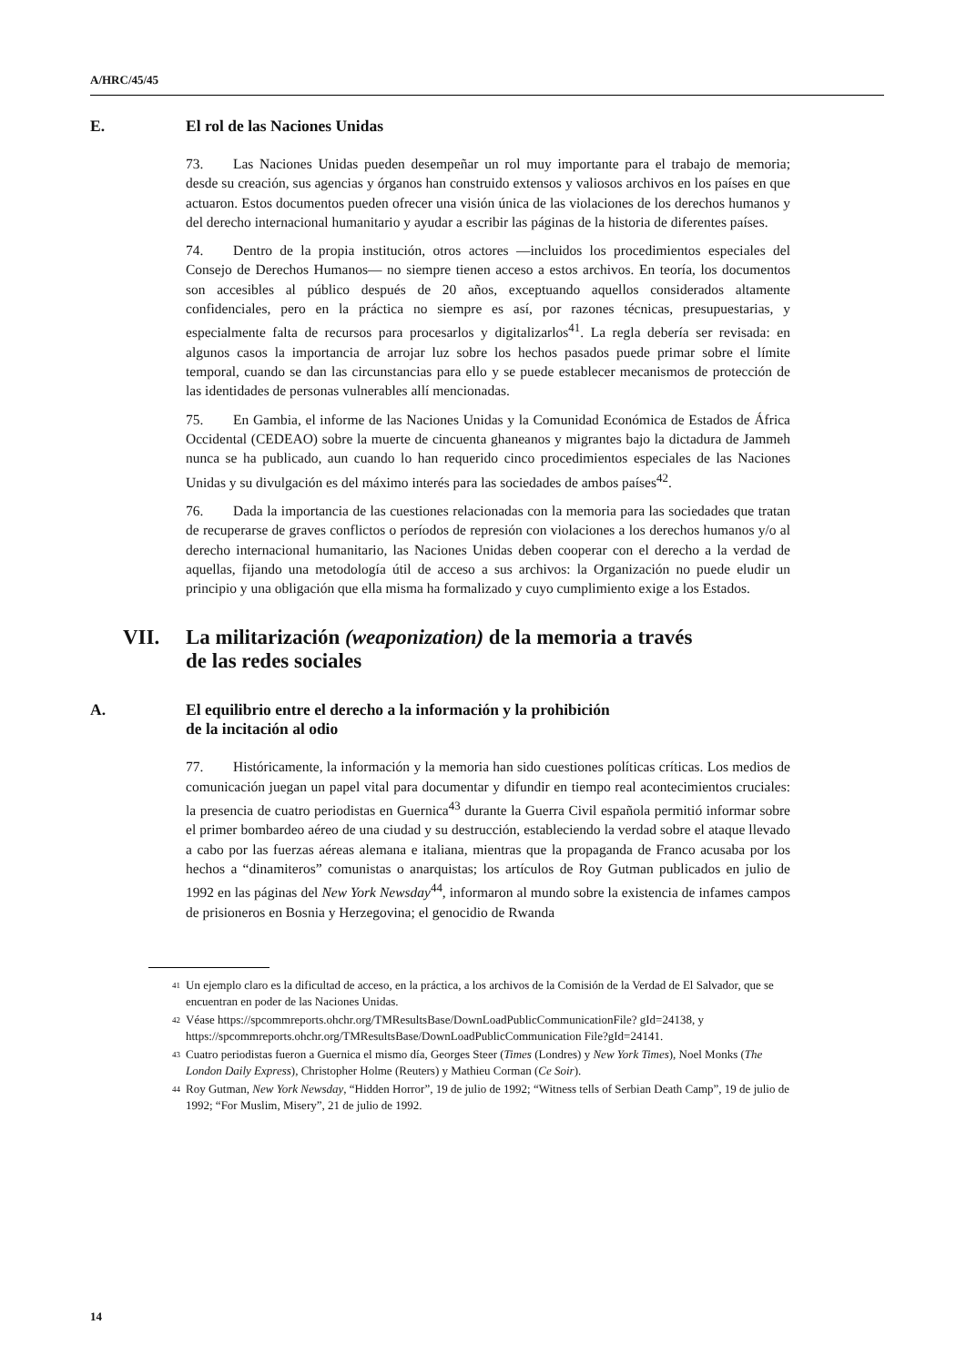A/HRC/45/45
E. El rol de las Naciones Unidas
73. Las Naciones Unidas pueden desempeñar un rol muy importante para el trabajo de memoria; desde su creación, sus agencias y órganos han construido extensos y valiosos archivos en los países en que actuaron. Estos documentos pueden ofrecer una visión única de las violaciones de los derechos humanos y del derecho internacional humanitario y ayudar a escribir las páginas de la historia de diferentes países.
74. Dentro de la propia institución, otros actores —incluidos los procedimientos especiales del Consejo de Derechos Humanos— no siempre tienen acceso a estos archivos. En teoría, los documentos son accesibles al público después de 20 años, exceptuando aquellos considerados altamente confidenciales, pero en la práctica no siempre es así, por razones técnicas, presupuestarias, y especialmente falta de recursos para procesarlos y digitalizarlos<sup>41</sup>. La regla debería ser revisada: en algunos casos la importancia de arrojar luz sobre los hechos pasados puede primar sobre el límite temporal, cuando se dan las circunstancias para ello y se puede establecer mecanismos de protección de las identidades de personas vulnerables allí mencionadas.
75. En Gambia, el informe de las Naciones Unidas y la Comunidad Económica de Estados de África Occidental (CEDEAO) sobre la muerte de cincuenta ghaneanos y migrantes bajo la dictadura de Jammeh nunca se ha publicado, aun cuando lo han requerido cinco procedimientos especiales de las Naciones Unidas y su divulgación es del máximo interés para las sociedades de ambos países<sup>42</sup>.
76. Dada la importancia de las cuestiones relacionadas con la memoria para las sociedades que tratan de recuperarse de graves conflictos o períodos de represión con violaciones a los derechos humanos y/o al derecho internacional humanitario, las Naciones Unidas deben cooperar con el derecho a la verdad de aquellas, fijando una metodología útil de acceso a sus archivos: la Organización no puede eludir un principio y una obligación que ella misma ha formalizado y cuyo cumplimiento exige a los Estados.
VII. La militarización (weaponization) de la memoria a través
de las redes sociales
A. El equilibrio entre el derecho a la información y la prohibición
de la incitación al odio
77. Históricamente, la información y la memoria han sido cuestiones políticas críticas. Los medios de comunicación juegan un papel vital para documentar y difundir en tiempo real acontecimientos cruciales: la presencia de cuatro periodistas en Guernica<sup>43</sup> durante la Guerra Civil española permitió informar sobre el primer bombardeo aéreo de una ciudad y su destrucción, estableciendo la verdad sobre el ataque llevado a cabo por las fuerzas aéreas alemana e italiana, mientras que la propaganda de Franco acusaba por los hechos a “dinamiteros” comunistas o anarquistas; los artículos de Roy Gutman publicados en julio de 1992 en las páginas del New York Newsday<sup>44</sup>, informaron al mundo sobre la existencia de infames campos de prisioneros en Bosnia y Herzegovina; el genocidio de Rwanda
<sup>41</sup> Un ejemplo claro es la dificultad de acceso, en la práctica, a los archivos de la Comisión de la Verdad de El Salvador, que se encuentran en poder de las Naciones Unidas.
<sup>42</sup> Véase https://spcommreports.ohchr.org/TMResultsBase/DownLoadPublicCommunicationFile? gId=24138, y https://spcommreports.ohchr.org/TMResultsBase/DownLoadPublicCommunication File?gId=24141.
<sup>43</sup> Cuatro periodistas fueron a Guernica el mismo día, Georges Steer (Times (Londres) y New York Times), Noel Monks (The London Daily Express), Christopher Holme (Reuters) y Mathieu Corman (Ce Soir).
<sup>44</sup> Roy Gutman, New York Newsday, “Hidden Horror”, 19 de julio de 1992; “Witness tells of Serbian Death Camp”, 19 de julio de 1992; “For Muslim, Misery”, 21 de julio de 1992.
14